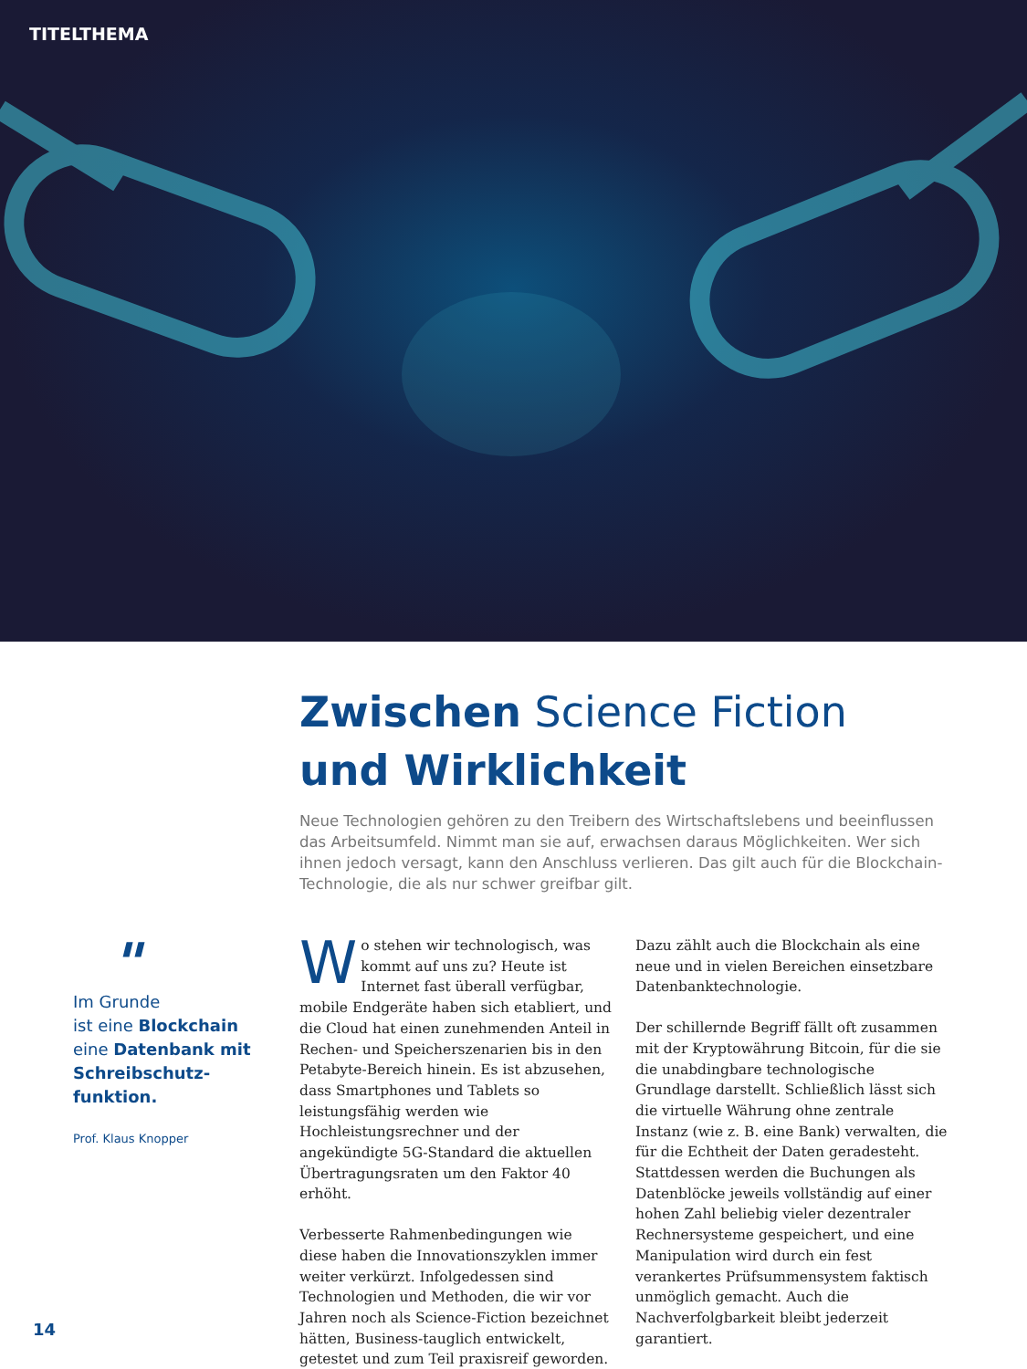TITELTHEMA
Zwischen Science Fiction
und Wirklichkeit
Neue Technologien gehören zu den Treibern des Wirtschaftslebens und beeinflussen das Arbeitsumfeld. Nimmt man sie auf, erwachsen daraus Möglichkeiten. Wer sich ihnen jedoch versagt, kann den Anschluss verlieren. Das gilt auch für die Blockchain-Technologie, die als nur schwer greifbar gilt.
"
Im Grunde
ist eine Blockchain
eine Datenbank mit Schreibschutz-funktion.
Prof. Klaus Knopper
Wo stehen wir technologisch, was kommt auf uns zu? Heute ist Internet fast überall verfügbar, mobile Endgeräte haben sich etabliert, und die Cloud hat einen zunehmenden Anteil in Rechen- und Speicherszenarien bis in den Petabyte-Bereich hinein. Es ist abzusehen, dass Smartphones und Tablets so leistungsfähig werden wie Hochleistungsrechner und der angekündigte 5G-Standard die aktuellen Übertragungsraten um den Faktor 40 erhöht.
Verbesserte Rahmenbedingungen wie diese haben die Innovationszyklen immer weiter verkürzt. Infolgedessen sind Technologien und Methoden, die wir vor Jahren noch als Science-Fiction bezeichnet hätten, Business-tauglich entwickelt, getestet und zum Teil praxisreif geworden.
Dazu zählt auch die Blockchain als eine neue und in vielen Bereichen einsetzbare Datenbanktechnologie.
Der schillernde Begriff fällt oft zusammen mit der Kryptowährung Bitcoin, für die sie die unabdingbare technologische Grundlage darstellt. Schließlich lässt sich die virtuelle Währung ohne zentrale Instanz (wie z. B. eine Bank) verwalten, die für die Echtheit der Daten geradesteht. Stattdessen werden die Buchungen als Datenblöcke jeweils vollständig auf einer hohen Zahl beliebig vieler dezentraler Rechnersysteme gespeichert, und eine Manipulation wird durch ein fest verankertes Prüfsummensystem faktisch unmöglich gemacht. Auch die Nachverfolgbarkeit bleibt jederzeit garantiert.
14